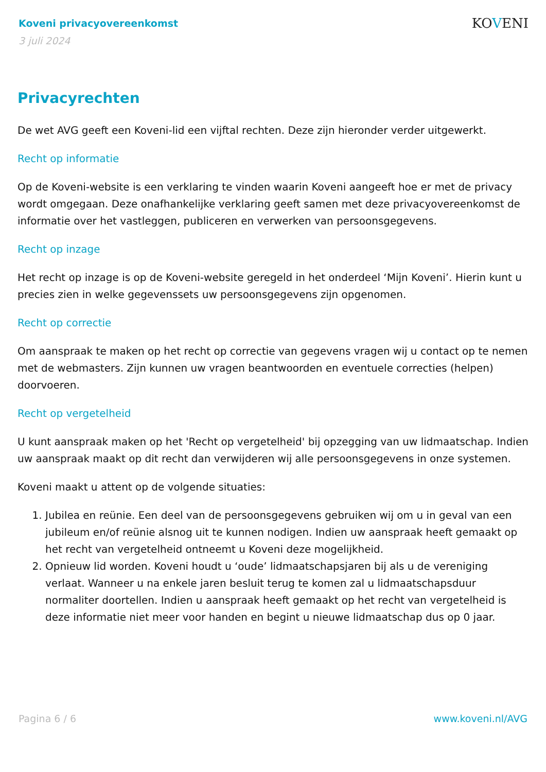Koveni privacyovereenkomst
3 juli 2024
KOVENI
Privacyrechten
De wet AVG geeft een Koveni-lid een vijftal rechten. Deze zijn hieronder verder uitgewerkt.
Recht op informatie
Op de Koveni-website is een verklaring te vinden waarin Koveni aangeeft hoe er met de privacy wordt omgegaan. Deze onafhankelijke verklaring geeft samen met deze privacyovereenkomst de informatie over het vastleggen, publiceren en verwerken van persoonsgegevens.
Recht op inzage
Het recht op inzage is op de Koveni-website geregeld in het onderdeel ‘Mijn Koveni’. Hierin kunt u precies zien in welke gegevenssets uw persoonsgegevens zijn opgenomen.
Recht op correctie
Om aanspraak te maken op het recht op correctie van gegevens vragen wij u contact op te nemen met de webmasters. Zijn kunnen uw vragen beantwoorden en eventuele correcties (helpen) doorvoeren.
Recht op vergetelheid
U kunt aanspraak maken op het 'Recht op vergetelheid' bij opzegging van uw lidmaatschap. Indien uw aanspraak maakt op dit recht dan verwijderen wij alle persoonsgegevens in onze systemen.
Koveni maakt u attent op de volgende situaties:
1. Jubilea en reünie. Een deel van de persoonsgegevens gebruiken wij om u in geval van een jubileum en/of reünie alsnog uit te kunnen nodigen. Indien uw aanspraak heeft gemaakt op het recht van vergetelheid ontneemt u Koveni deze mogelijkheid.
2. Opnieuw lid worden. Koveni houdt u ‘oude’ lidmaatschapsjaren bij als u de vereniging verlaat. Wanneer u na enkele jaren besluit terug te komen zal u lidmaatschapsduur normaliter doortellen. Indien u aanspraak heeft gemaakt op het recht van vergetelheid is deze informatie niet meer voor handen en begint u nieuwe lidmaatschap dus op 0 jaar.
Pagina 6 / 6 www.koveni.nl/AVG